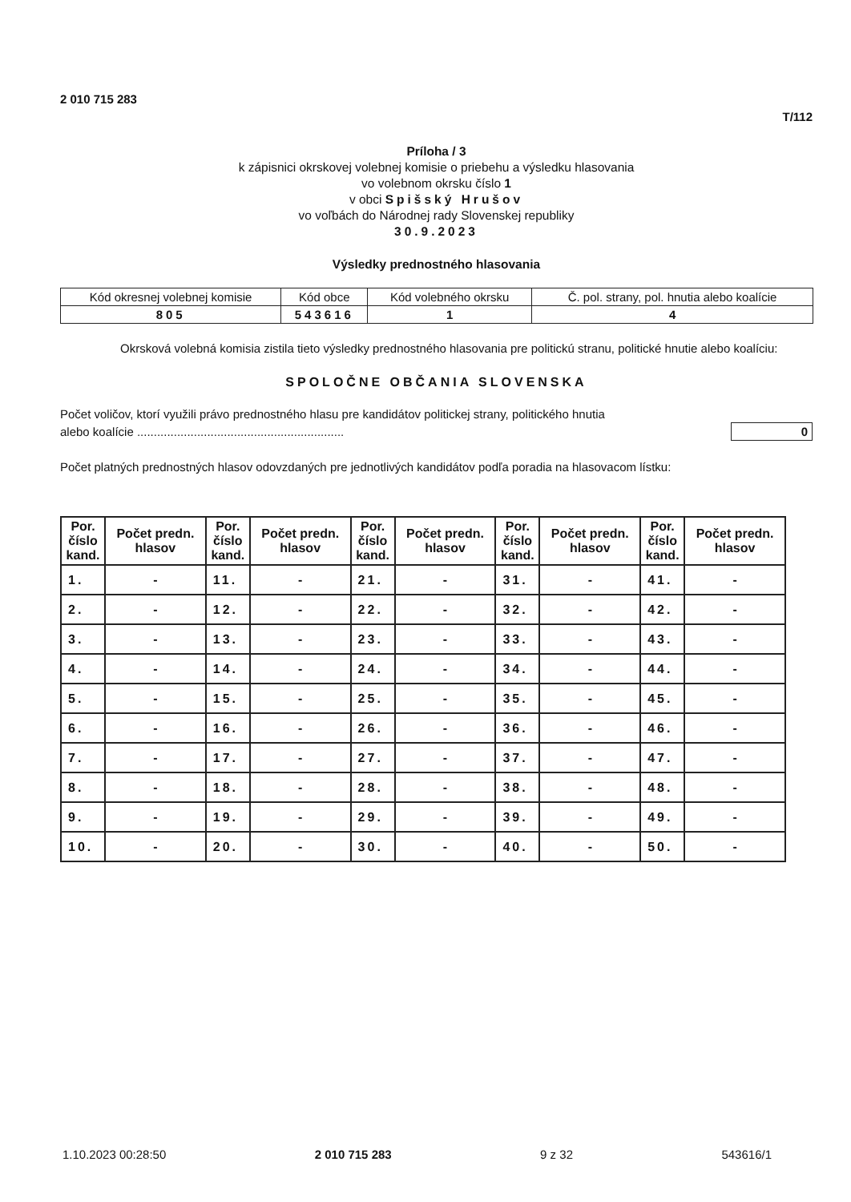2 010 715 283 T/112
Príloha / 3
k zápisnici okrskovej volebnej komisie o priebehu a výsledku hlasovania
vo volebnom okrsku číslo 1
v obci Spišský Hrušov
vo voľbách do Národnej rady Slovenskej republiky
30.9.2023
Výsledky prednostného hlasovania
| Kód okresnej volebnej komisie | Kód obce | Kód volebného okrsku | Č. pol. strany, pol. hnutia alebo koalície |
| 805 | 543616 | 1 | 4 |
Okrsková volebná komisia zistila tieto výsledky prednostného hlasovania pre politickú stranu, politické hnutie alebo koalíciu:
SPOLOČNE OBČANIA SLOVENSKA
Počet voličov, ktorí využili právo prednostného hlasu pre kandidátov politickej strany, politického hnutia
alebo koalície ..............................................................
0
Počet platných prednostných hlasov odovzdaných pre jednotlivých kandidátov podľa poradia na hlasovacom lístku:
| Por. číslo kand. | Počet predn. hlasov | Por. číslo kand. | Počet predn. hlasov | Por. číslo kand. | Počet predn. hlasov | Por. číslo kand. | Počet predn. hlasov | Por. číslo kand. | Počet predn. hlasov |
| --- | --- | --- | --- | --- | --- | --- | --- | --- | --- |
| 1. | - | 11. | - | 21. | - | 31. | - | 41. | - |
| 2. | - | 12. | - | 22. | - | 32. | - | 42. | - |
| 3. | - | 13. | - | 23. | - | 33. | - | 43. | - |
| 4. | - | 14. | - | 24. | - | 34. | - | 44. | - |
| 5. | - | 15. | - | 25. | - | 35. | - | 45. | - |
| 6. | - | 16. | - | 26. | - | 36. | - | 46. | - |
| 7. | - | 17. | - | 27. | - | 37. | - | 47. | - |
| 8. | - | 18. | - | 28. | - | 38. | - | 48. | - |
| 9. | - | 19. | - | 29. | - | 39. | - | 49. | - |
| 10. | - | 20. | - | 30. | - | 40. | - | 50. | - |
1.10.2023 00:28:50 2 010 715 283 9 z 32 543616/1